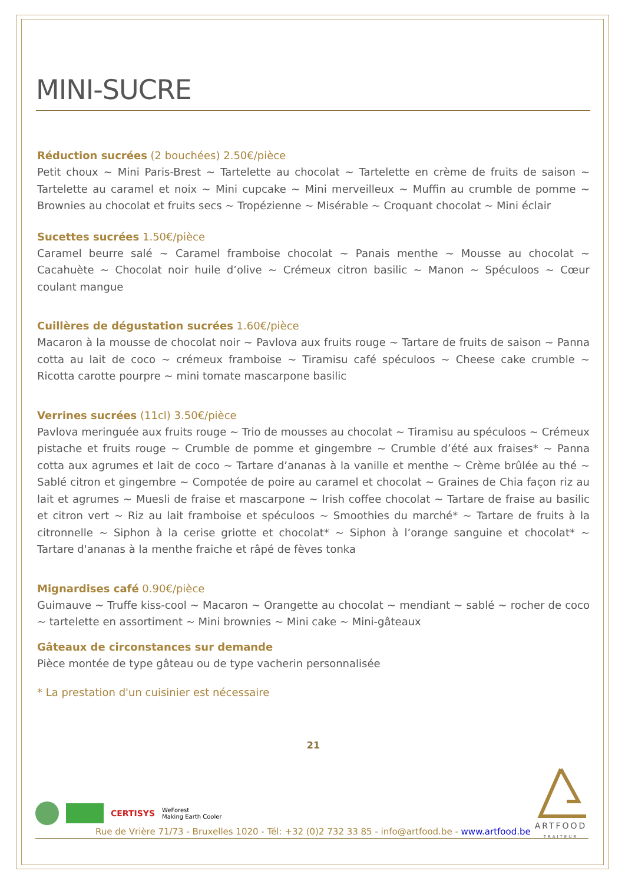MINI-SUCRE
Réduction sucrées (2 bouchées) 2.50€/pièce
Petit choux ~ Mini Paris-Brest ~ Tartelette au chocolat ~ Tartelette en crème de fruits de saison ~ Tartelette au caramel et noix ~ Mini cupcake ~ Mini merveilleux ~ Muffin au crumble de pomme ~ Brownies au chocolat et fruits secs ~ Tropézienne ~ Misérable ~ Croquant chocolat ~ Mini éclair
Sucettes sucrées 1.50€/pièce
Caramel beurre salé ~ Caramel framboise chocolat ~ Panais menthe ~ Mousse au chocolat ~ Cacahuète ~ Chocolat noir huile d’olive ~ Crémeux citron basilic ~ Manon ~ Spéculoos ~ Cœur coulant mangue
Cuillères de dégustation sucrées 1.60€/pièce
Macaron à la mousse de chocolat noir ~ Pavlova aux fruits rouge ~ Tartare de fruits de saison ~ Panna cotta au lait de coco ~ crémeux framboise ~ Tiramisu café spéculoos ~ Cheese cake crumble ~ Ricotta carotte pourpre ~ mini tomate mascarpone basilic
Verrines sucrées (11cl) 3.50€/pièce
Pavlova meringuée aux fruits rouge ~ Trio de mousses au chocolat ~ Tiramisu au spéculoos ~ Crémeux pistache et fruits rouge ~ Crumble de pomme et gingembre ~ Crumble d’été aux fraises* ~ Panna cotta aux agrumes et lait de coco ~ Tartare d’ananas à la vanille et menthe ~ Crème brûlée au thé ~ Sablé citron et gingembre ~ Compotée de poire au caramel et chocolat ~ Graines de Chia façon riz au lait et agrumes ~ Muesli de fraise et mascarpone ~ Irish coffee chocolat ~ Tartare de fraise au basilic et citron vert ~ Riz au lait framboise et spéculoos ~ Smoothies du marché* ~ Tartare de fruits à la citronnelle ~ Siphon à la cerise griotte et chocolat* ~ Siphon à l’orange sanguine et chocolat* ~ Tartare d'ananas à la menthe fraiche et râpé de fèves tonka
Mignardises café 0.90€/pièce
Guimauve ~ Truffe kiss-cool ~ Macaron ~ Orangette au chocolat ~ mendiant ~ sablé ~ rocher de coco ~ tartelette en assortiment ~ Mini brownies ~ Mini cake ~ Mini-gâteaux
Gâteaux de circonstances sur demande
Pièce montée de type gâteau ou de type vacherin personnalisée
* La prestation d'un cuisinier est nécessaire
21
ARTFOOD
TRAITEUR
CERTISYS WeForest
Making Earth Cooler
Rue de Vrière 71/73 - Bruxelles 1020 - Tél: +32 (0)2 732 33 85 - info@artfood.be - www.artfood.be